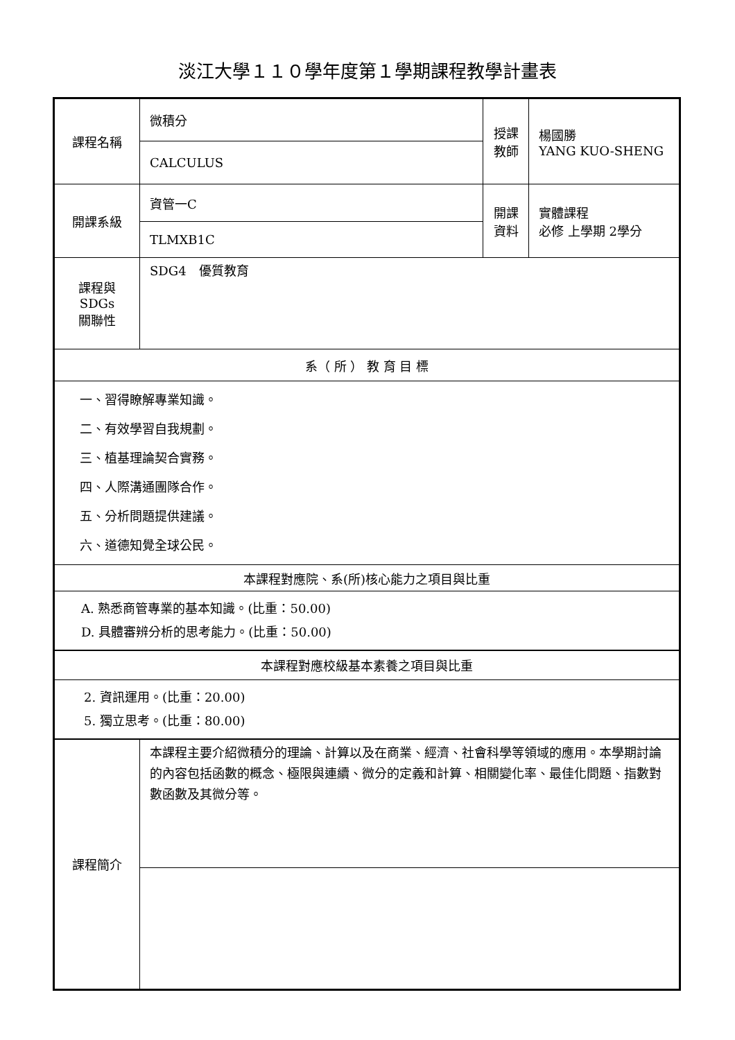淡江大學１１０學年度第１學期課程教學計畫表
| 課程名稱 | 微積分 | 授課 教師 | 楊國勝 YANG KUO-SHENG |
| | CALCULUS | | |
| 開課系級 | 資管一C | 開課 資料 | 實體課程 必修 上學期 2學分 |
| | TLMXB1C | | |
| 課程與SDGs 關聯性 | SDG4 優質教育 | | |
| 系（ 所 ） 教 育 目 標 | | | |
| 一、習得瞭解專業知識。 二、有效學習自我規劃。 三、植基理論契合實務。 四、人際溝通團隊合作。 五、分析問題提供建議。 六、道德知覺全球公民。 | | | |
| 本課程對應院、系(所)核心能力之項目與比重 | | | |
| A. 熟悉商管專業的基本知識。(比重：50.00) D. 具體審辨分析的思考能力。(比重：50.00) | | | |
| 本課程對應校級基本素養之項目與比重 | | | |
| 2. 資訊運用。(比重：20.00) 5. 獨立思考。(比重：80.00) | | | |
| 課程簡介 | 本課程主要介紹微積分的理論、計算以及在商業、經濟、社會科學等領域的應用。本學期討論的內容包括函數的概念、極限與連續、微分的定義和計算、相關變化率、最佳化問題、指數對數函數及其微分等。 | | |